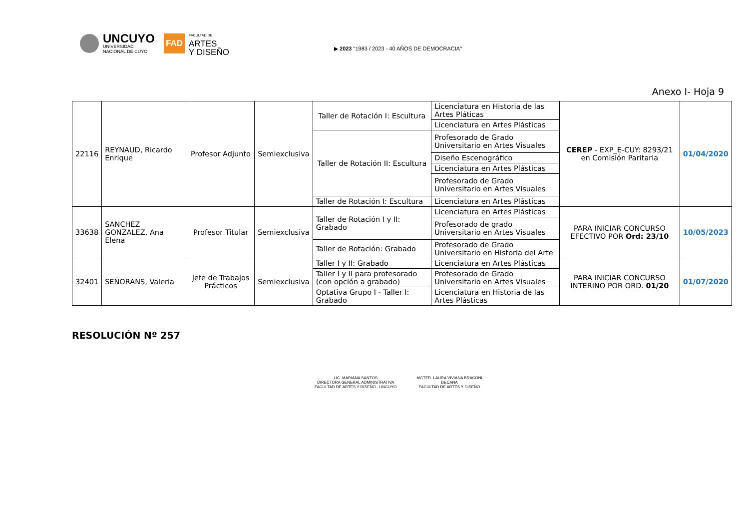UNCUYO
UNIVERSIDAD
NACIONAL DE CUYO
FAD
FACULTAD DE
ARTES
Y DISEÑO
▶ 2023 "1983 / 2023 - 40 AÑOS DE DEMOCRACIA"
Anexo I- Hoja 9
| 22116 | REYNAUD, Ricardo Enrique | Profesor Adjunto | Semiexclusiva | Taller de Rotación I: Escultura | Licenciatura en Historia de las Artes Pláticas | CEREP - EXP_E-CUY: 8293/21 en Comisión Paritaria | 01/04/2020 |
| | | | | | Licenciatura en Artes Plásticas | | |
| | | | | Taller de Rotación II: Escultura | Profesorado de Grado Universitario en Artes Visuales | | |
| | | | | | Diseño Escenográfico | | |
| | | | | | Licenciatura en Artes Plásticas | | |
| | | | | | Profesorado de Grado Universitario en Artes Visuales | | |
| | | | | Taller de Rotación I: Escultura | Licenciatura en Artes Plásticas | | |
| 33638 | SANCHEZ GONZALEZ, Ana Elena | Profesor Titular | Semiexclusiva | Taller de Rotación I y II: Grabado | Licenciatura en Artes Plásticas | PARA INICIAR CONCURSO EFECTIVO POR Ord: 23/10 | 10/05/2023 |
| | | | | | Profesorado de grado Universitario en Artes Visuales | | |
| | | | | Taller de Rotación: Grabado | Profesorado de Grado Universitario en Historia del Arte | | |
| 32401 | SEÑORANS, Valeria | Jefe de Trabajos Prácticos | Semiexclusiva | Taller I y II: Grabado | Licenciatura en Artes Plásticas | PARA INICIAR CONCURSO INTERINO POR ORD. 01/20 | 01/07/2020 |
| | | | | Taller I y II para profesorado (con opción a grabado) | Profesorado de Grado Universitario en Artes Visuales | | |
| | | | | Optativa Grupo I - Taller I: Grabado | Licenciatura en Historia de las Artes Plásticas | | |
RESOLUCIÓN Nº 257
LIC. MARIANA SANTOS
DIRECTORA GENERAL ADMINISTRATIVA
FACULTAD DE ARTES Y DISEÑO - UNCUYO
MGTER. LAURA VIVIANA BRACONI
DECANA
FACULTAD DE ARTES Y DISEÑO